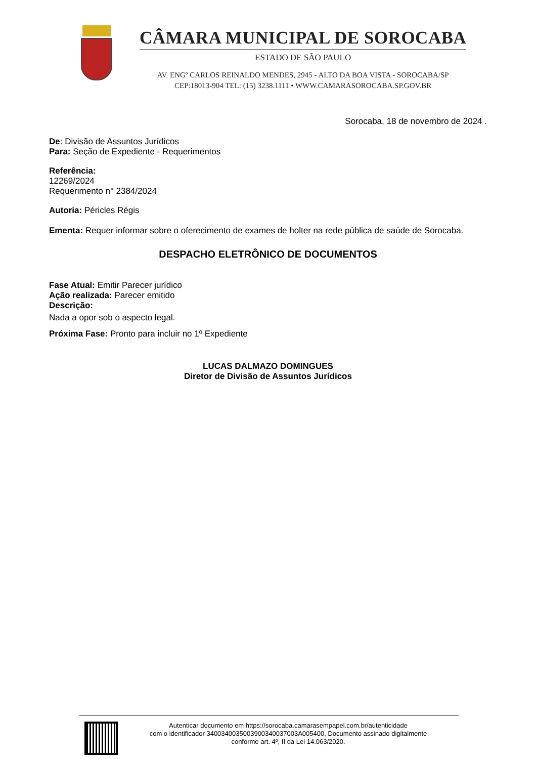CÂMARA MUNICIPAL DE SOROCABA
ESTADO DE SÃO PAULO
AV. ENGº CARLOS REINALDO MENDES, 2945 - ALTO DA BOA VISTA - SOROCABA/SP
CEP:18013-904 TEL: (15) 3238.1111 • WWW.CAMARASOROCABA.SP.GOV.BR
Sorocaba, 18 de novembro de 2024 .
De: Divisão de Assuntos Jurídicos
Para: Seção de Expediente - Requerimentos
Referência:
12269/2024
Requerimento n° 2384/2024
Autoria: Péricles Régis
Ementa: Requer informar sobre o oferecimento de exames de holter na rede pública de saúde de Sorocaba.
DESPACHO ELETRÔNICO DE DOCUMENTOS
Fase Atual: Emitir Parecer jurídico
Ação realizada: Parecer emitido
Descrição:
Nada a opor sob o aspecto legal.
Próxima Fase: Pronto para incluir no 1º Expediente
LUCAS DALMAZO DOMINGUES
Diretor de Divisão de Assuntos Jurídicos
Autenticar documento em https://sorocaba.camarasempapel.com.br/autenticidade
com o identificador 3400340035003900340037003A005400, Documento assinado digitalmente
conforme art. 4º, II da Lei 14.063/2020.